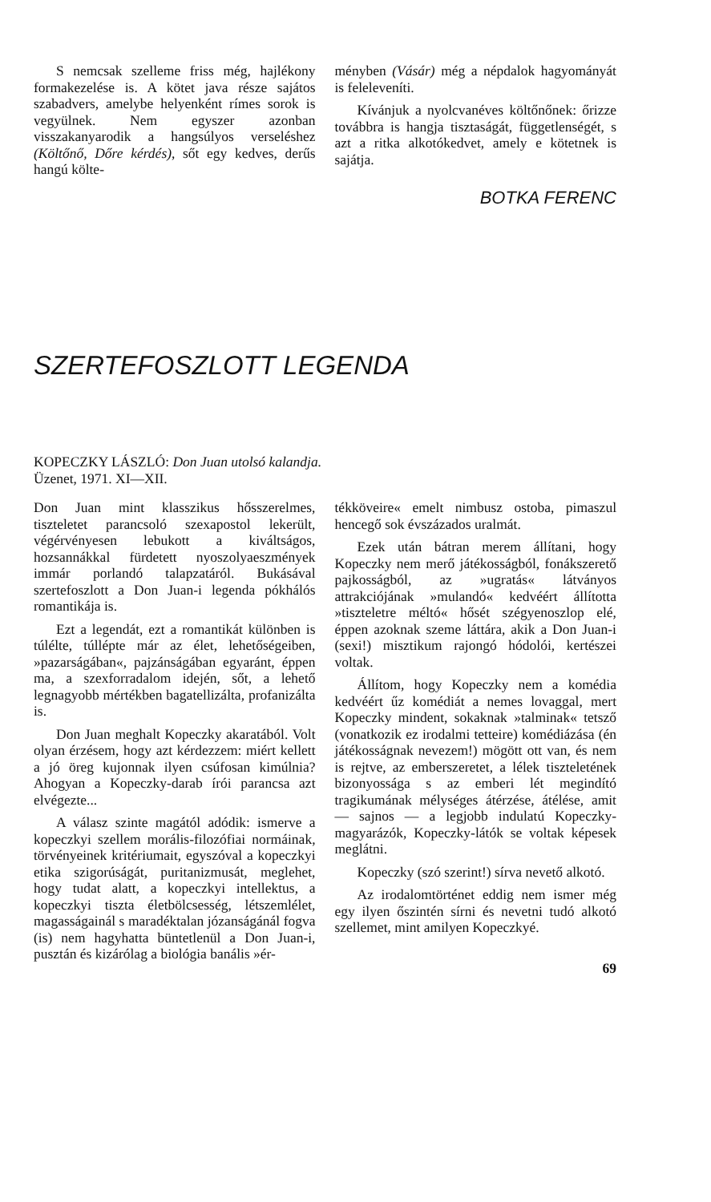S nemcsak szelleme friss még, hajlékony formakezelése is. A kötet java része sajátos szabadvers, amelybe helyenként rímes sorok is vegyülnek. Nem egyszer azonban visszakanyarodik a hangsúlyos verseléshez (Költőnő, Dőre kérdés), sőt egy kedves, derűs hangú költe-
ményben (Vásár) még a népdalok hagyományát is feleleveníti.
Kívánjuk a nyolcvanéves költőnőnek: őrizze továbbra is hangja tisztaságát, függetlenségét, s azt a ritka alkotókedvet, amely e kötetnek is sajátja.
BOTKA FERENC
SZERTEFOSZLOTT LEGENDA
KOPECZKY LÁSZLÓ: Don Juan utolsó kalandja.
Üzenet, 1971. XI—XII.
Don Juan mint klasszikus hősszerelmes, tiszteletet parancsoló szexapostol lekerült, végérvényesen lebukott a kiváltságos, hozsannákkal fürdetett nyoszolyaeszmények immár porlandó talapzatáról. Bukásával szertefoszlott a Don Juan-i legenda pókhálós romantikája is.
Ezt a legendát, ezt a romantikát különben is túlélte, túllépte már az élet, lehetőségeiben, »pazarságában«, pajzánságában egyaránt, éppen ma, a szexforradalom idején, sőt, a lehető legnagyobb mértékben bagatellizálta, profanizálta is.
Don Juan meghalt Kopeczky akaratából. Volt olyan érzésem, hogy azt kérdezzem: miért kellett a jó öreg kujonnak ilyen csúfosan kimúlnia? Ahogyan a Kopeczky-darab írói parancsa azt elvégezte...
A válasz szinte magától adódik: ismerve a kopeczkyi szellem morális-filozófiai normáinak, törvényeinek kritériumait, egyszóval a kopeczkyi etika szigorúságát, puritanizmusát, meglehet, hogy tudat alatt, a kopeczkyi intellektus, a kopeczkyi tiszta életbölcsesség, létszemlélet, magasságainál s maradéktalan józanságánál fogva (is) nem hagyhatta büntetlenül a Don Juan-i, pusztán és kizárólag a biológia banális »ér-
tékköveire« emelt nimbusz ostoba, pimaszul hencegő sok évszázados uralmát.
Ezek után bátran merem állítani, hogy Kopeczky nem merő játékosságból, fonákszerető pajkosságból, az »ugratás« látványos attrakciójának »mulandó« kedvéért állította »tiszteletre méltó« hősét szégyenoszlop elé, éppen azoknak szeme láttára, akik a Don Juan-i (sexi!) misztikum rajongó hódolói, kertészei voltak.
Állítom, hogy Kopeczky nem a komédia kedvéért űz komédiát a nemes lovaggal, mert Kopeczky mindent, sokaknak »talminak« tetsző (vonatkozik ez irodalmi tetteire) komédiázása (én játékosságnak nevezem!) mögött ott van, és nem is rejtve, az emberszeretet, a lélek tiszteletének bizonyossága s az emberi lét megindító tragikumának mélységes átérzése, átélése, amit — sajnos — a legjobb indulatú Kopeczky-magyarázók, Kopeczky-látók se voltak képesek meglátni.
Kopeczky (szó szerint!) sírva nevető alkotó.
Az irodalomtörténet eddig nem ismer még egy ilyen őszintén sírni és nevetni tudó alkotó szellemet, mint amilyen Kopeczkyé.
69